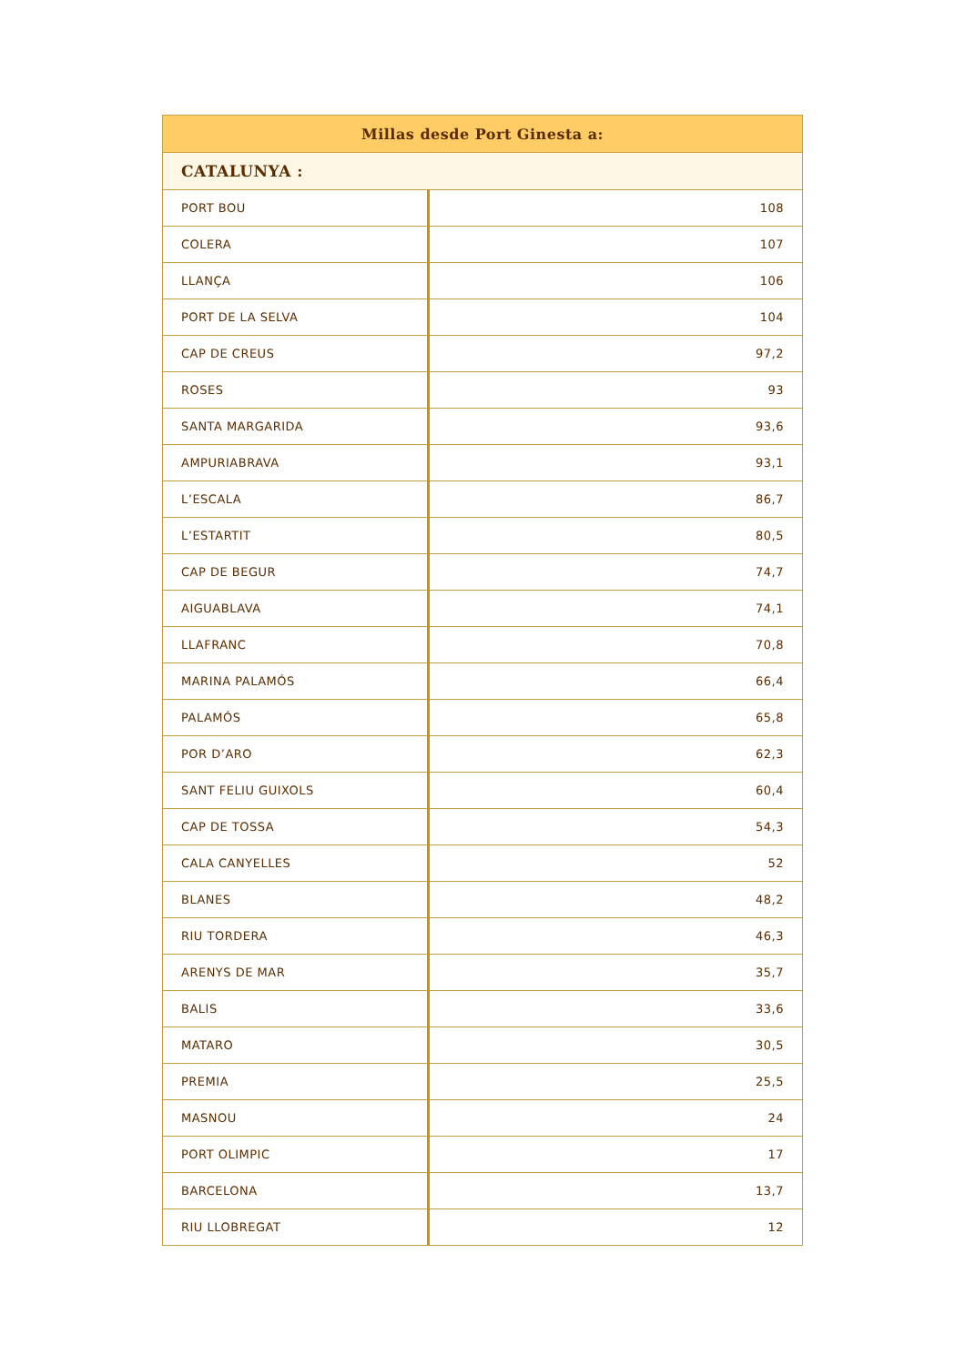| Millas desde Port Ginesta a: | |
| --- | --- |
| CATALUNYA : | |
| PORT BOU | 108 |
| COLERA | 107 |
| LLANÇA | 106 |
| PORT DE LA SELVA | 104 |
| CAP DE CREUS | 97,2 |
| ROSES | 93 |
| SANTA MARGARIDA | 93,6 |
| AMPURIABRAVA | 93,1 |
| L’ESCALA | 86,7 |
| L’ESTARTIT | 80,5 |
| CAP DE BEGUR | 74,7 |
| AIGUABLAVA | 74,1 |
| LLAFRANC | 70,8 |
| MARINA PALAMÓS | 66,4 |
| PALAMÓS | 65,8 |
| POR D’ARO | 62,3 |
| SANT FELIU GUIXOLS | 60,4 |
| CAP DE TOSSA | 54,3 |
| CALA CANYELLES | 52 |
| BLANES | 48,2 |
| RIU TORDERA | 46,3 |
| ARENYS DE MAR | 35,7 |
| BALIS | 33,6 |
| MATARO | 30,5 |
| PREMIA | 25,5 |
| MASNOU | 24 |
| PORT OLIMPIC | 17 |
| BARCELONA | 13,7 |
| RIU LLOBREGAT | 12 |